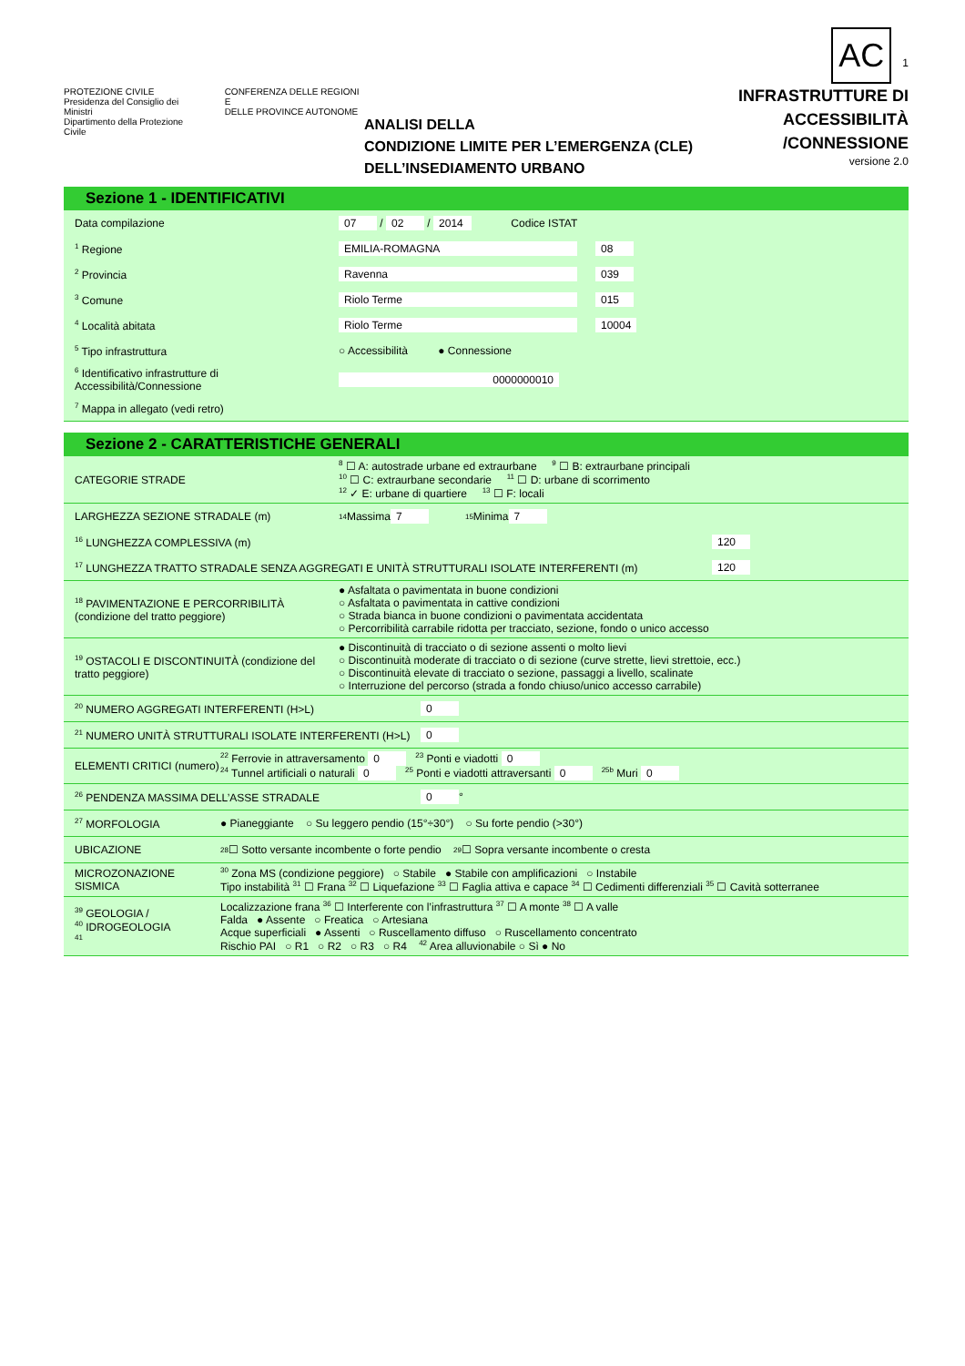PROTEZIONE CIVILE
Presidenza del Consiglio dei Ministri
Dipartimento della Protezione Civile
CONFERENZA DELLE REGIONI E
DELLE PROVINCE AUTONOME
ANALISI DELLA
CONDIZIONE LIMITE PER L’EMERGENZA (CLE)
DELL’INSEDIAMENTO URBANO
AC 1
INFRASTRUTTURE DI
ACCESSIBILITÀ
/CONNESSIONE
versione 2.0
Sezione 1 - IDENTIFICATIVI
Data compilazione 07 / 02 / 2014 Codice ISTAT
<sup>1</sup> Regione EMILIA-ROMAGNA 08
<sup>2</sup> Provincia Ravenna 039
<sup>3</sup> Comune Riolo Terme 015
<sup>4</sup> Località abitata Riolo Terme 10004
<sup>5</sup> Tipo infrastruttura ○ Accessibilità ● Connessione
<sup>6</sup> Identificativo infrastrutture di Accessibilità/Connessione 0000000010
<sup>7</sup> Mappa in allegato (vedi retro)
Sezione 2 - CARATTERISTICHE GENERALI
CATEGORIE STRADE
<sup>8</sup> ☐ A: autostrade urbane ed extraurbane <sup>9</sup> ☐ B: extraurbane principali
<sup>10</sup> ☐ C: extraurbane secondarie <sup>11</sup> ☐ D: urbane di scorrimento
<sup>12</sup> ✓ E: urbane di quartiere <sup>13</sup> ☐ F: locali
LARGHEZZA SEZIONE STRADALE (m)<sup>14</sup> Massima 7 <sup>15</sup> Minima 7
<sup>16</sup> LUNGHEZZA COMPLESSIVA (m) 120
<sup>17</sup> LUNGHEZZA TRATTO STRADALE SENZA AGGREGATI E UNITÀ STRUTTURALI ISOLATE INTERFERENTI (m) 120
<sup>18</sup> PAVIMENTAZIONE E PERCORRIBILITÀ (condizione del tratto peggiore)
● Asfaltata o pavimentata in buone condizioni
○ Asfaltata o pavimentata in cattive condizioni
○ Strada bianca in buone condizioni o pavimentata accidentata
○ Percorribilità carrabile ridotta per tracciato, sezione, fondo o unico accesso
<sup>19</sup> OSTACOLI E DISCONTINUITÀ (condizione del tratto peggiore)
● Discontinuità di tracciato o di sezione assenti o molto lievi
○ Discontinuità moderate di tracciato o di sezione (curve strette, lievi strettoie, ecc.)
○ Discontinuità elevate di tracciato o sezione, passaggi a livello, scalinate
○ Interruzione del percorso (strada a fondo chiuso/unico accesso carrabile)
<sup>20</sup> NUMERO AGGREGATI INTERFERENTI (H>L) 0
<sup>21</sup> NUMERO UNITÀ STRUTTURALI ISOLATE INTERFERENTI (H>L) 0
ELEMENTI CRITICI (numero)
<sup>22</sup> Ferrovie in attraversamento 0 <sup>23</sup> Ponti e viadotti 0
<sup>24</sup> Tunnel artificiali o naturali 0 <sup>25</sup> Ponti e viadotti attraversanti 0 <sup>25b</sup> Muri 0
<sup>26</sup> PENDENZA MASSIMA DELL’ASSE STRADALE 0 °
<sup>27</sup> MORFOLOGIA ● Pianeggiante ○ Su leggero pendio (15°÷30°) ○ Su forte pendio (>30°)
UBICAZIONE<sup>28</sup> ☐ Sotto versante incombente o forte pendio <sup>29</sup> ☐ Sopra versante incombente o cresta
MICROZONAZIONE SISMICA
<sup>30</sup> Zona MS (condizione peggiore) ○ Stabile ● Stabile con amplificazioni ○ Instabile
Tipo instabilità <sup>31</sup> ☐ Frana <sup>32</sup> ☐ Liquefazione <sup>33</sup> ☐ Faglia attiva e capace <sup>34</sup> ☐ Cedimenti differenziali <sup>35</sup> ☐ Cavità sotterranee
<sup>39</sup> GEOLOGIA /
<sup>40</sup> IDROGEOLOGIA
<sup>41</sup>
Localizzazione frana <sup>36</sup> ☐ Interferente con l’infrastruttura <sup>37</sup> ☐ A monte <sup>38</sup> ☐ A valle
Falda ● Assente ○ Freatica ○ Artesiana
Acque superficiali ● Assenti ○ Ruscellamento diffuso ○ Ruscellamento concentrato
Rischio PAI ○ R1 ○ R2 ○ R3 ○ R4 <sup>42</sup> Area alluvionabile ○ Sì ● No